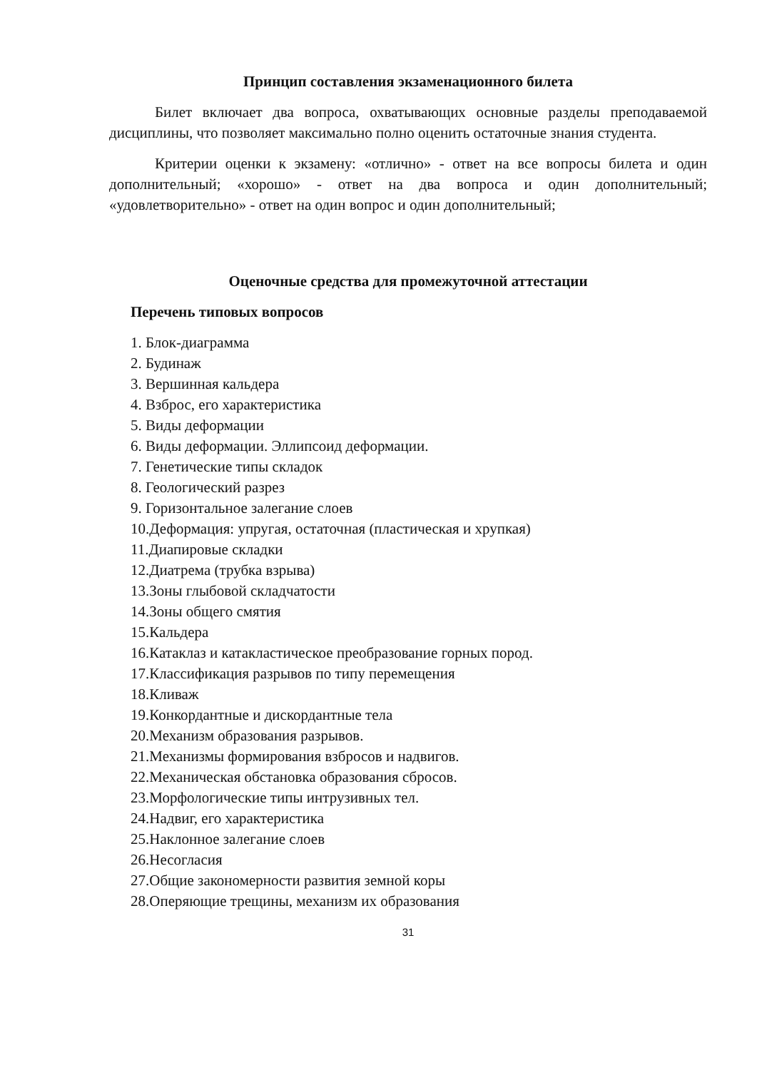Принцип составления экзаменационного билета
Билет включает два вопроса, охватывающих основные разделы преподаваемой дисциплины, что позволяет максимально полно оценить остаточные знания студента.
Критерии оценки к экзамену: «отлично» - ответ на все вопросы билета и один дополнительный; «хорошо» - ответ на два вопроса и один дополнительный; «удовлетворительно» - ответ на один вопрос и один дополнительный;
Оценочные средства для промежуточной аттестации
Перечень типовых вопросов
1. Блок-диаграмма
2. Будинаж
3. Вершинная кальдера
4. Взброс, его характеристика
5. Виды деформации
6. Виды деформации. Эллипсоид деформации.
7. Генетические типы складок
8. Геологический разрез
9. Горизонтальное залегание слоев
10.Деформация: упругая, остаточная (пластическая и хрупкая)
11.Диапировые складки
12.Диатрема (трубка взрыва)
13.Зоны глыбовой складчатости
14.Зоны общего смятия
15.Кальдера
16.Катаклаз и катакластическое преобразование горных пород.
17.Классификация разрывов по типу перемещения
18.Кливаж
19.Конкордантные и дискордантные тела
20.Механизм образования разрывов.
21.Механизмы формирования взбросов и надвигов.
22.Механическая обстановка образования сбросов.
23.Морфологические типы интрузивных тел.
24.Надвиг, его характеристика
25.Наклонное залегание слоев
26.Несогласия
27.Общие закономерности развития земной коры
28.Оперяющие трещины, механизм их образования
31